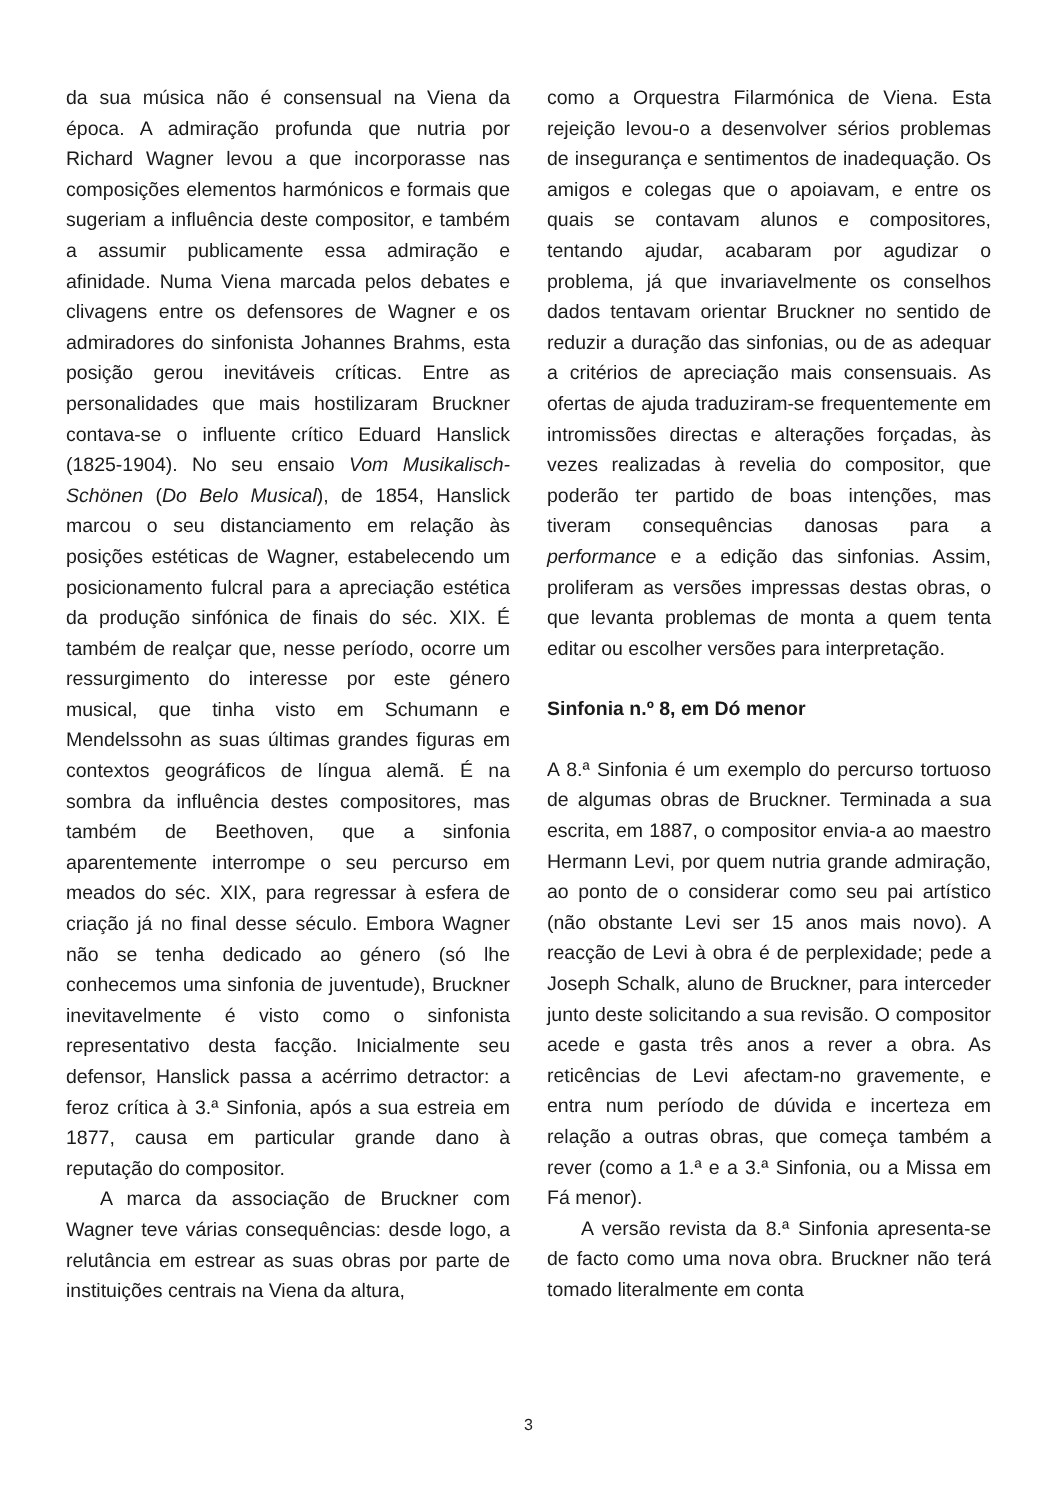da sua música não é consensual na Viena da época. A admiração profunda que nutria por Richard Wagner levou a que incorporasse nas composições elementos harmónicos e formais que sugeriam a influência deste compositor, e também a assumir publicamente essa admiração e afinidade. Numa Viena marcada pelos debates e clivagens entre os defensores de Wagner e os admiradores do sinfonista Johannes Brahms, esta posição gerou inevitáveis críticas. Entre as personalidades que mais hostilizaram Bruckner contava-se o influente crítico Eduard Hanslick (1825-1904). No seu ensaio Vom Musikalisch-Schönen (Do Belo Musical), de 1854, Hanslick marcou o seu distanciamento em relação às posições estéticas de Wagner, estabelecendo um posicionamento fulcral para a apreciação estética da produção sinfónica de finais do séc. XIX. É também de realçar que, nesse período, ocorre um ressurgimento do interesse por este género musical, que tinha visto em Schumann e Mendelssohn as suas últimas grandes figuras em contextos geográficos de língua alemã. É na sombra da influência destes compositores, mas também de Beethoven, que a sinfonia aparentemente interrompe o seu percurso em meados do séc. XIX, para regressar à esfera de criação já no final desse século. Embora Wagner não se tenha dedicado ao género (só lhe conhecemos uma sinfonia de juventude), Bruckner inevitavelmente é visto como o sinfonista representativo desta facção. Inicialmente seu defensor, Hanslick passa a acérrimo detractor: a feroz crítica à 3.ª Sinfonia, após a sua estreia em 1877, causa em particular grande dano à reputação do compositor.
A marca da associação de Bruckner com Wagner teve várias consequências: desde logo, a relutância em estrear as suas obras por parte de instituições centrais na Viena da altura,
como a Orquestra Filarmónica de Viena. Esta rejeição levou-o a desenvolver sérios problemas de insegurança e sentimentos de inadequação. Os amigos e colegas que o apoiavam, e entre os quais se contavam alunos e compositores, tentando ajudar, acabaram por agudizar o problema, já que invariavelmente os conselhos dados tentavam orientar Bruckner no sentido de reduzir a duração das sinfonias, ou de as adequar a critérios de apreciação mais consensuais. As ofertas de ajuda traduziram-se frequentemente em intromissões directas e alterações forçadas, às vezes realizadas à revelia do compositor, que poderão ter partido de boas intenções, mas tiveram consequências danosas para a performance e a edição das sinfonias. Assim, proliferam as versões impressas destas obras, o que levanta problemas de monta a quem tenta editar ou escolher versões para interpretação.
Sinfonia n.º 8, em Dó menor
A 8.ª Sinfonia é um exemplo do percurso tortuoso de algumas obras de Bruckner. Terminada a sua escrita, em 1887, o compositor envia-a ao maestro Hermann Levi, por quem nutria grande admiração, ao ponto de o considerar como seu pai artístico (não obstante Levi ser 15 anos mais novo). A reacção de Levi à obra é de perplexidade; pede a Joseph Schalk, aluno de Bruckner, para interceder junto deste solicitando a sua revisão. O compositor acede e gasta três anos a rever a obra. As reticências de Levi afectam-no gravemente, e entra num período de dúvida e incerteza em relação a outras obras, que começa também a rever (como a 1.ª e a 3.ª Sinfonia, ou a Missa em Fá menor).
A versão revista da 8.ª Sinfonia apresenta-se de facto como uma nova obra. Bruckner não terá tomado literalmente em conta
3